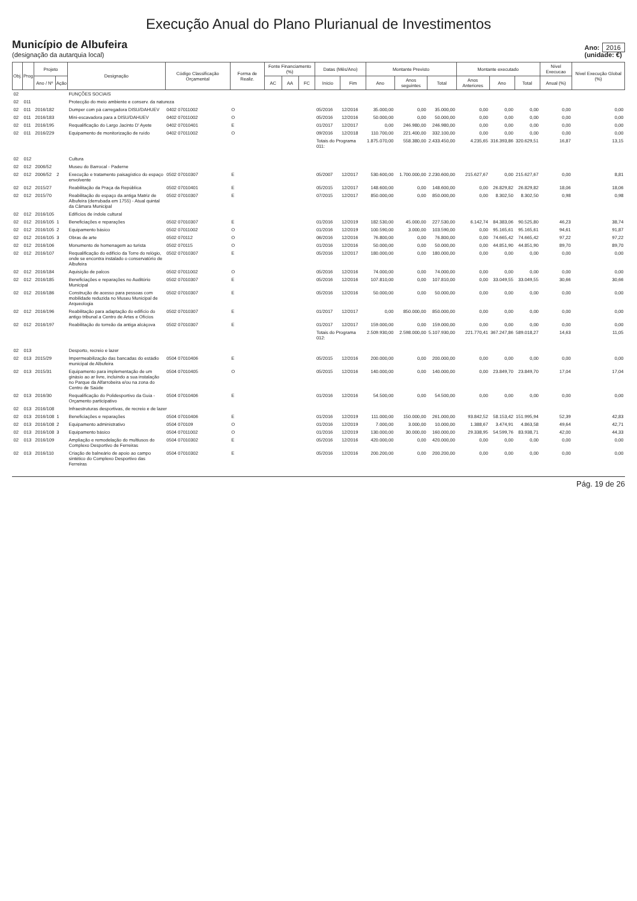Execução Anual do Plano Plurianual de Investimentos
Município de Albufeira
(designação da autarquia local)
Ano: 2016
(unidade: €)
| Obj. | Prog | Projeto | | Designação | Código Classificação Orçamental | Forma de Realiz. | Fonte Financiamento (%) | | | Datas (Mês/Ano) | | Montante Previsto | | | Montante executado | | | Nível Execucao | Nível Execução Global (%) |
| --- | --- | --- | --- | --- | --- | --- | --- | --- | --- | --- | --- | --- | --- | --- | --- | --- | --- | --- | --- |
| | | Ano / Nº | Ação | | | | AC | AA | FC | Início | Fim | Ano | Anos seguintes | Total | Anos Anteriores | Ano | Total | Anual (%) | |
| 02 | | | | FUNÇÕES SOCIAIS | | | | | | | | | | | | | | | |
| 02 | 011 | | | Protecção do meio ambiente e conserv. da natureza | | | | | | | | | | | | | | | |
| 02 | 011 | 2016/182 | | Dumper com pá carregadora DISU/DAHUEV | 0402 07011002 | O | | | | 05/2016 | 12/2016 | 35.000,00 | 0,00 | 35.000,00 | 0,00 | 0,00 | 0,00 | 0,00 | 0,00 |
| 02 | 011 | 2016/183 | | Mini-escavadora para a DISU/DAHUEV | 0402 07011002 | O | | | | 05/2016 | 12/2016 | 50.000,00 | 0,00 | 50.000,00 | 0,00 | 0,00 | 0,00 | 0,00 | 0,00 |
| 02 | 011 | 2016/195 | | Requalificação do Largo Jacinto D' Ayete | 0402 07010401 | E | | | | 01/2017 | 12/2017 | 0,00 | 246.980,00 | 246.980,00 | 0,00 | 0,00 | 0,00 | 0,00 | 0,00 |
| 02 | 011 | 2016/229 | | Equipamento de monitorização de ruído | 0402 07011002 | O | | | | 09/2016 | 12/2018 | 110.700,00 | 221.400,00 | 332.100,00 | 0,00 | 0,00 | 0,00 | 0,00 | 0,00 |
| | | | | | | | | | | Totais do Programa 011: | | 1.875.070,00 | 558.380,00 | 2.433.450,00 | 4.235,65 | 316.393,86 | 320.629,51 | 16,87 | 13,15 |
| 02 | 012 | | | Cultura | | | | | | | | | | | | | | | |
| 02 | 012 | 2006/52 | | Museu do Barrocal - Paderne | | | | | | | | | | | | | | | |
| 02 | 012 | 2006/52 | 2 | Execução e tratamento paisagístico do espaço envolvente | 0502 07010307 | E | | | | 05/2007 | 12/2017 | 530.600,00 | 1.700.000,00 | 2.230.600,00 | 215.627,67 | 0,00 | 215.627,67 | 0,00 | 8,81 |
| 02 | 012 | 2015/27 | | Reabilitação da Praça da República | 0502 07010401 | E | | | | 05/2015 | 12/2017 | 148.600,00 | 0,00 | 148.600,00 | 0,00 | 26.829,82 | 26.829,82 | 18,06 | 18,06 |
| 02 | 012 | 2015/70 | | Reabilitação do espaço da antiga Matriz de Albufeira (derrubada em 1755) - Atual quintal da Câmara Municipal | 0502 07010307 | E | | | | 07/2015 | 12/2017 | 850.000,00 | 0,00 | 850.000,00 | 0,00 | 8.302,50 | 8.302,50 | 0,98 | 0,98 |
| 02 | 012 | 2016/105 | | Edifícios de índole cultural | | | | | | | | | | | | | | | |
| 02 | 012 | 2016/105 | 1 | Beneficiações e reparações | 0502 07010307 | E | | | | 01/2016 | 12/2019 | 182.530,00 | 45.000,00 | 227.530,00 | 6.142,74 | 84.383,06 | 90.525,80 | 46,23 | 38,74 |
| 02 | 012 | 2016/105 | 2 | Equipamento básico | 0502 07011002 | O | | | | 01/2016 | 12/2019 | 100.590,00 | 3.000,00 | 103.590,00 | 0,00 | 95.165,61 | 95.165,61 | 94,61 | 91,87 |
| 02 | 012 | 2016/105 | 3 | Obras de arte | 0502 070112 | O | | | | 06/2016 | 12/2016 | 76.800,00 | 0,00 | 76.800,00 | 0,00 | 74.665,42 | 74.665,42 | 97,22 | 97,22 |
| 02 | 012 | 2016/106 | | Monumento de homenagem ao turista | 0502 070115 | O | | | | 01/2016 | 12/2016 | 50.000,00 | 0,00 | 50.000,00 | 0,00 | 44.851,90 | 44.851,90 | 89,70 | 89,70 |
| 02 | 012 | 2016/107 | | Requalificação do edifício da Torre do relógio, onde se encontra instalado o conservatório de Albufeira | 0502 07010307 | E | | | | 05/2016 | 12/2017 | 180.000,00 | 0,00 | 180.000,00 | 0,00 | 0,00 | 0,00 | 0,00 | 0,00 |
| 02 | 012 | 2016/184 | | Aquisição de palcos | 0502 07011002 | O | | | | 05/2016 | 12/2016 | 74.000,00 | 0,00 | 74.000,00 | 0,00 | 0,00 | 0,00 | 0,00 | 0,00 |
| 02 | 012 | 2016/185 | | Beneficiações e reparações no Auditório Municipal | 0502 07010307 | E | | | | 05/2016 | 12/2016 | 107.810,00 | 0,00 | 107.810,00 | 0,00 | 33.049,55 | 33.049,55 | 30,66 | 30,66 |
| 02 | 012 | 2016/186 | | Construção de acesso para pessoas com mobilidade reduzida no Museu Municipal de Arqueologia | 0502 07010307 | E | | | | 05/2016 | 12/2016 | 50.000,00 | 0,00 | 50.000,00 | 0,00 | 0,00 | 0,00 | 0,00 | 0,00 |
| 02 | 012 | 2016/196 | | Reabilitação para adaptação do edifício do antigo tribunal a Centro de Artes e Ofícios | 0502 07010307 | E | | | | 01/2017 | 12/2017 | 0,00 | 850.000,00 | 850.000,00 | 0,00 | 0,00 | 0,00 | 0,00 | 0,00 |
| 02 | 012 | 2016/197 | | Reabilitação do torreão da antiga alcáçova | 0502 07010307 | E | | | | 01/2017 | 12/2017 | 159.000,00 | 0,00 | 159.000,00 | 0,00 | 0,00 | 0,00 | 0,00 | 0,00 |
| | | | | | | | | | | Totais do Programa 012: | | 2.509.930,00 | 2.598.000,00 | 5.107.930,00 | 221.770,41 | 367.247,86 | 589.018,27 | 14,63 | 11,05 |
| 02 | 013 | | | Desporto, recreio e lazer | | | | | | | | | | | | | | | |
| 02 | 013 | 2015/29 | | Impermeabilização das bancadas do estádio municipal de Albufeira | 0504 07010406 | E | | | | 05/2015 | 12/2016 | 200.000,00 | 0,00 | 200.000,00 | 0,00 | 0,00 | 0,00 | 0,00 | 0,00 |
| 02 | 013 | 2015/31 | | Equipamento para implementação de um ginásio ao ar livre, incluindo a sua instalação no Parque da Alfarrobeira e/ou na zona do Centro de Saúde | 0504 07010405 | O | | | | 05/2015 | 12/2016 | 140.000,00 | 0,00 | 140.000,00 | 0,00 | 23.849,70 | 23.849,70 | 17,04 | 17,04 |
| 02 | 013 | 2016/30 | | Requalificação do Polidesportivo da Guia - Orçamento participativo | 0504 07010406 | E | | | | 01/2016 | 12/2016 | 54.500,00 | 0,00 | 54.500,00 | 0,00 | 0,00 | 0,00 | 0,00 | 0,00 |
| 02 | 013 | 2016/108 | | Infraestruturas desportivas, de recreio e de lazer | | | | | | | | | | | | | | | |
| 02 | 013 | 2016/108 | 1 | Beneficiações e reparações | 0504 07010406 | E | | | | 01/2016 | 12/2019 | 111.000,00 | 150.000,00 | 261.000,00 | 93.842,52 | 58.153,42 | 151.995,94 | 52,39 | 42,83 |
| 02 | 013 | 2016/108 | 2 | Equipamento administrativo | 0504 070109 | O | | | | 01/2016 | 12/2019 | 7.000,00 | 3.000,00 | 10.000,00 | 1.388,67 | 3.474,91 | 4.863,58 | 49,64 | 42,71 |
| 02 | 013 | 2016/108 | 3 | Equipamento básico | 0504 07011002 | O | | | | 01/2016 | 12/2019 | 130.000,00 | 30.000,00 | 160.000,00 | 29.338,95 | 54.599,76 | 83.938,71 | 42,00 | 44,33 |
| 02 | 013 | 2016/109 | | Ampliação e remodelação do multiusos do Complexo Desportivo de Ferreiras | 0504 07010302 | E | | | | 05/2016 | 12/2016 | 420.000,00 | 0,00 | 420.000,00 | 0,00 | 0,00 | 0,00 | 0,00 | 0,00 |
| 02 | 013 | 2016/110 | | Criação de balneário de apoio ao campo sintético do Complexo Desportivo das Ferreiras | 0504 07010302 | E | | | | 05/2016 | 12/2016 | 200.200,00 | 0,00 | 200.200,00 | 0,00 | 0,00 | 0,00 | 0,00 | 0,00 |
Pág. 19 de 26